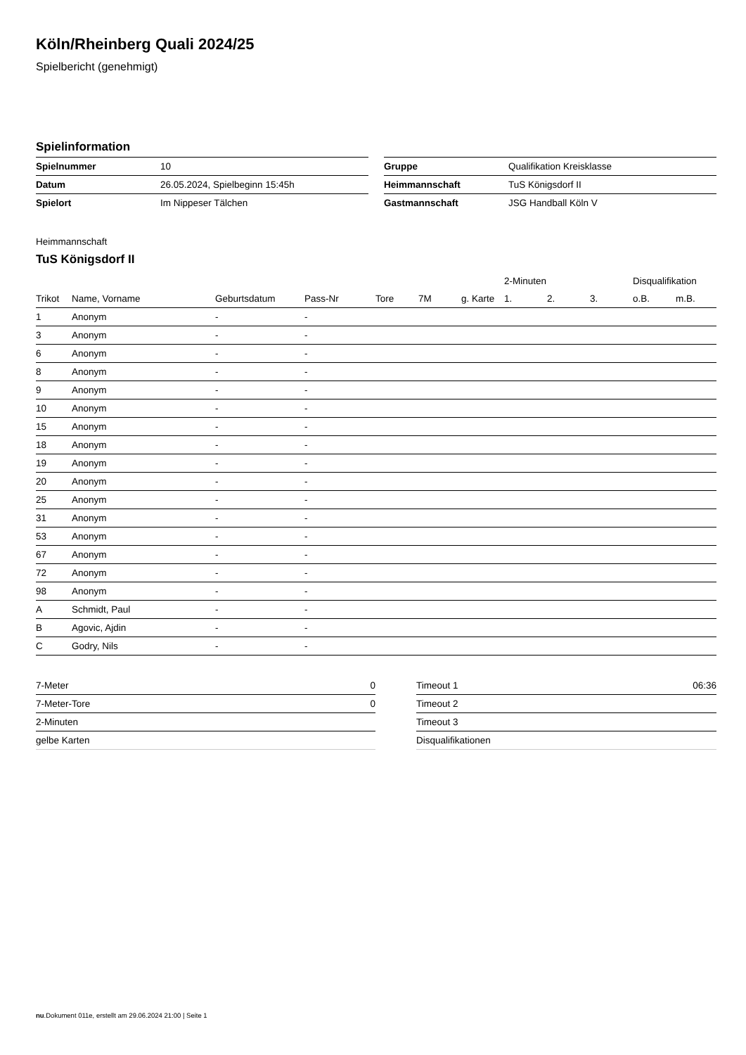Köln/Rheinberg Quali 2024/25
Spielbericht (genehmigt)
Spielinformation
| Spielnummer | 10 |
| Datum | 26.05.2024, Spielbeginn 15:45h |
| Spielort | Im Nippeser Tälchen |
| Gruppe | Qualifikation Kreisklasse |
| Heimmannschaft | TuS Königsdorf II |
| Gastmannschaft | JSG Handball Köln V |
Heimmannschaft
TuS Königsdorf II
| | | | | | | | 2-Minuten | | | Disqualifikation | |
| --- | --- | --- | --- | --- | --- | --- | --- | --- | --- | --- | --- |
| Trikot | Name, Vorname | Geburtsdatum | Pass-Nr | Tore | 7M | g. Karte | 1. | 2. | 3. | o.B. | m.B. |
| 1 | Anonym | - | - | | | | | | | | |
| 3 | Anonym | - | - | | | | | | | | |
| 6 | Anonym | - | - | | | | | | | | |
| 8 | Anonym | - | - | | | | | | | | |
| 9 | Anonym | - | - | | | | | | | | |
| 10 | Anonym | - | - | | | | | | | | |
| 15 | Anonym | - | - | | | | | | | | |
| 18 | Anonym | - | - | | | | | | | | |
| 19 | Anonym | - | - | | | | | | | | |
| 20 | Anonym | - | - | | | | | | | | |
| 25 | Anonym | - | - | | | | | | | | |
| 31 | Anonym | - | - | | | | | | | | |
| 53 | Anonym | - | - | | | | | | | | |
| 67 | Anonym | - | - | | | | | | | | |
| 72 | Anonym | - | - | | | | | | | | |
| 98 | Anonym | - | - | | | | | | | | |
| A | Schmidt, Paul | - | - | | | | | | | | |
| B | Agovic, Ajdin | - | - | | | | | | | | |
| C | Godry, Nils | - | - | | | | | | | | |
| 7-Meter | 0 |
| 7-Meter-Tore | 0 |
| 2-Minuten | |
| gelbe Karten | |
| Timeout 1 | 06:36 |
| Timeout 2 | |
| Timeout 3 | |
| Disqualifikationen | |
nu.Dokument 011e, erstellt am 29.06.2024 21:00 | Seite 1